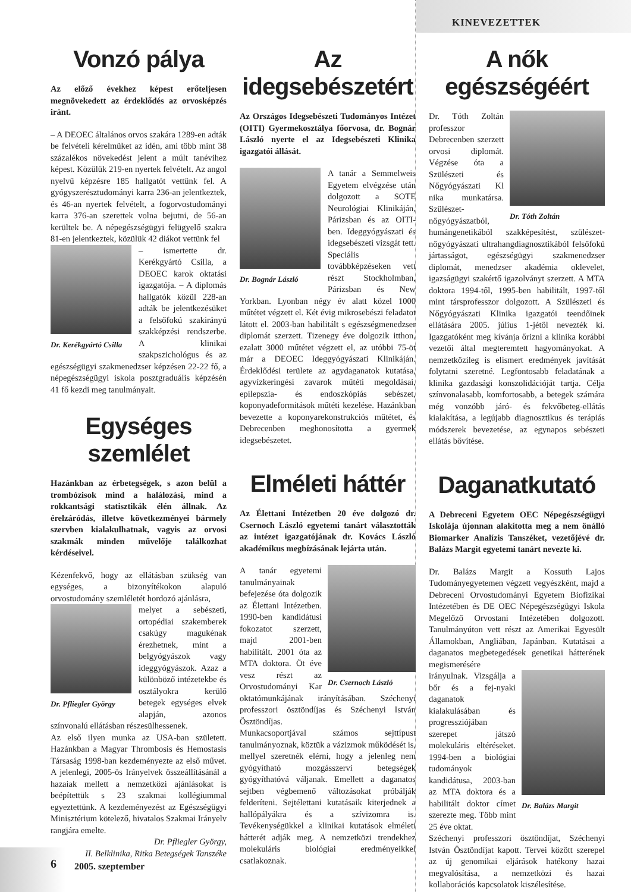KINEVEZETTEK
Vonzó pálya
Az előző évekhez képest erőteljesen megnövekedett az érdeklődés az orvosképzés iránt.
– A DEOEC általános orvos szakára 1289-en adták be felvételi kérelmüket az idén, ami több mint 38 százalékos növekedést jelent a múlt tanévihez képest. Közülük 219-en nyertek felvételt. Az angol nyelvű képzésre 185 hallgatót vettünk fel. A gyógyszerésztudományi karra 236-an jelentkeztek, és 46-an nyertek felvételt, a fogorvostudományi karra 376-an szerettek volna bejutni, de 56-an kerültek be. A népegészségügyi felügyelő szakra 81-en jelentkeztek, közülük 42 diákot vettünk fel
Dr. Kerékgyártó Csilla
– ismertette dr. Kerékgyártó Csilla, a DEOEC karok oktatási igazgatója. – A diplomás hallgatók közül 228-an adták be jelentkezésüket a felsőfokú szakirányú szakképzési rendszerbe. A klinikai szakpszichológus és az egészségügyi szakmenedzser képzésen 22-22 fő, a népegészségügyi iskola posztgraduális képzésén 41 fő kezdi meg tanulmányait.
Egységes szemlélet
Hazánkban az érbetegségek, s azon belül a trombózisok mind a halálozási, mind a rokkantsági statisztikák élén állnak. Az érelzáródás, illetve következményei bármely szervben kialakulhatnak, vagyis az orvosi szakmák minden művelője találkozhat kérdéseivel.
Kézenfekvő, hogy az ellátásban szükség van egységes, a bizonyítékokon alapuló orvostudomány szemléletét hordozó ajánlásra,
Dr. Pfliegler György
melyet a sebészeti, ortopédiai szakemberek csakúgy magukénak érezhetnek, mint a belgyógyászok vagy ideggyógyászok. Azaz a különböző intézetekbe és osztályokra kerülő betegek egységes elvek alapján, azonos színvonalú ellátásban részesülhessenek.
Az első ilyen munka az USA-ban született. Hazánkban a Magyar Thrombosis és Hemostasis Társaság 1998-ban kezdeményezte az első művet. A jelenlegi, 2005-ös Irányelvek összeállításánál a hazaiak mellett a nemzetközi ajánlásokat is beépítettük s 23 szakmai kollégiummal egyeztettünk. A kezdeményezést az Egészségügyi Minisztérium kötelező, hivatalos Szakmai Irányelv rangjára emelte.
Dr. Pfliegler György,
II. Belklinika, Ritka Betegségek Tanszéke
Az idegsebészetért
Az Országos Idegsebészeti Tudományos Intézet (OITI) Gyermekosztálya főorvosa, dr. Bognár László nyerte el az Idegsebészeti Klinika igazgatói állását.
Dr. Bognár László
A tanár a Semmelweis Egyetem elvégzése után dolgozott a SOTE Neurológiai Klinikáján, Párizsban és az OITI-ben. Ideggyógyászati és idegsebészeti vizsgát tett. Speciális továbbképzéseken vett részt Stockholmban, Párizsban és New Yorkban. Lyonban négy év alatt közel 1000 műtétet végzett el. Két évig mikrosebészi feladatot látott el. 2003-ban habilitált s egészségmenedzser diplomát szerzett. Tizenegy éve dolgozik itthon, ezalatt 3000 műtétet végzett el, az utóbbi 75-öt már a DEOEC Ideggyógyászati Klinikáján. Érdeklődési területe az agydaganatok kutatása, agyvízkeringési zavarok műtéti megoldásai, epilepszia- és endoszkópiás sebészet, koponyadeformitások műtéti kezelése. Hazánkban bevezette a koponyarekonstrukciós műtétet, és Debrecenben meghonosította a gyermek idegsebészetet.
Elméleti háttér
Az Élettani Intézetben 20 éve dolgozó dr. Csernoch László egyetemi tanárt választották az intézet igazgatójának dr. Kovács László akadémikus megbízásának lejárta után.
Dr. Csernoch László
A tanár egyetemi tanulmányainak befejezése óta dolgozik az Élettani Intézetben. 1990-ben kandidátusi fokozatot szerzett, majd 2001-ben habilitált. 2001 óta az MTA doktora. Öt éve vesz részt az Orvostudományi Kar oktatómunkájának irányításában. Széchenyi professzori ösztöndíjas és Széchenyi István Ösztöndíjas.
Munkacsoportjával számos sejttípust tanulmányoznak, köztük a vázizmok működését is, mellyel szeretnék elérni, hogy a jelenleg nem gyógyítható mozgásszervi betegségek gyógyíthatóvá váljanak. Emellett a daganatos sejtben végbemenő változásokat próbálják felderíteni. Sejtélettani kutatásaik kiterjednek a hallópályákra és a szívizomra is. Tevékenységükkel a klinikai kutatások elméleti hátterét adják meg. A nemzetközi trendekhez molekuláris biológiai eredményeikkel csatlakoznak.
A nők egészségéért
Dr. Tóth Zoltán
Dr. Tóth Zoltán professzor Debrecenben szerzett orvosi diplomát. Végzése óta a Szülészeti és Nőgyógyászati Kl nika munkatársa. Szülészet-nőgyógyászatból, humángenetikából szakképesítést, szülészet-nőgyógyászati ultrahangdiagnosztikából felsőfokú jártasságot, egészségügyi szakmenedzser diplomát, menedzser akadémia oklevelet, igazságügyi szakértő igazolványt szerzett. A MTA doktora 1994-től, 1995-ben habilitált, 1997-től mint társprofesszor dolgozott. A Szülészeti és Nőgyógyászati Klinika igazgatói teendőinek ellátására 2005. július 1-jétől nevezték ki. Igazgatóként meg kívánja őrizni a klinika korábbi vezetői által megteremtett hagyományokat. A nemzetközileg is elismert eredmények javítását folytatni szeretné. Legfontosabb feladatának a klinika gazdasági konszolidációját tartja. Célja színvonalasabb, komfortosabb, a betegek számára még vonzóbb járó- és fekvőbeteg-ellátás kialakítása, a legújabb diagnosztikus és terápiás módszerek bevezetése, az egynapos sebészeti ellátás bővítése.
Daganatkutató
A Debreceni Egyetem OEC Népegészségügyi Iskolája újonnan alakította meg a nem önálló Biomarker Analízis Tanszéket, vezetőjévé dr. Balázs Margit egyetemi tanárt nevezte ki.
Dr. Balázs Margit a Kossuth Lajos Tudományegyetemen végzett vegyészként, majd a Debreceni Orvostudományi Egyetem Biofizikai Intézetében és DE OEC Népegészségügyi Iskola Megelőző Orvostani Intézetében dolgozott. Tanulmányúton vett részt az Amerikai Egyesült Államokban, Angliában, Japánban. Kutatásai a daganatos megbetegedések genetikai hátterének megismerésére
Dr. Balázs Margit
irányulnak. Vizsgálja a bőr és a fej-nyaki daganatok kialakulásában és progressziójában szerepet játszó molekuláris eltéréseket. 1994-ben a biológiai tudományok kandidátusa, 2003-ban az MTA doktora és a habilitált doktor címet szerezte meg. Több mint 25 éve oktat.
Széchenyi professzori ösztöndíjat, Széchenyi István Ösztöndíjat kapott. Tervei között szerepel az új genomikai eljárások hatékony hazai megvalósítása, a nemzetközi és hazai kollaborációs kapcsolatok kiszélesítése.
6 2005. szeptember